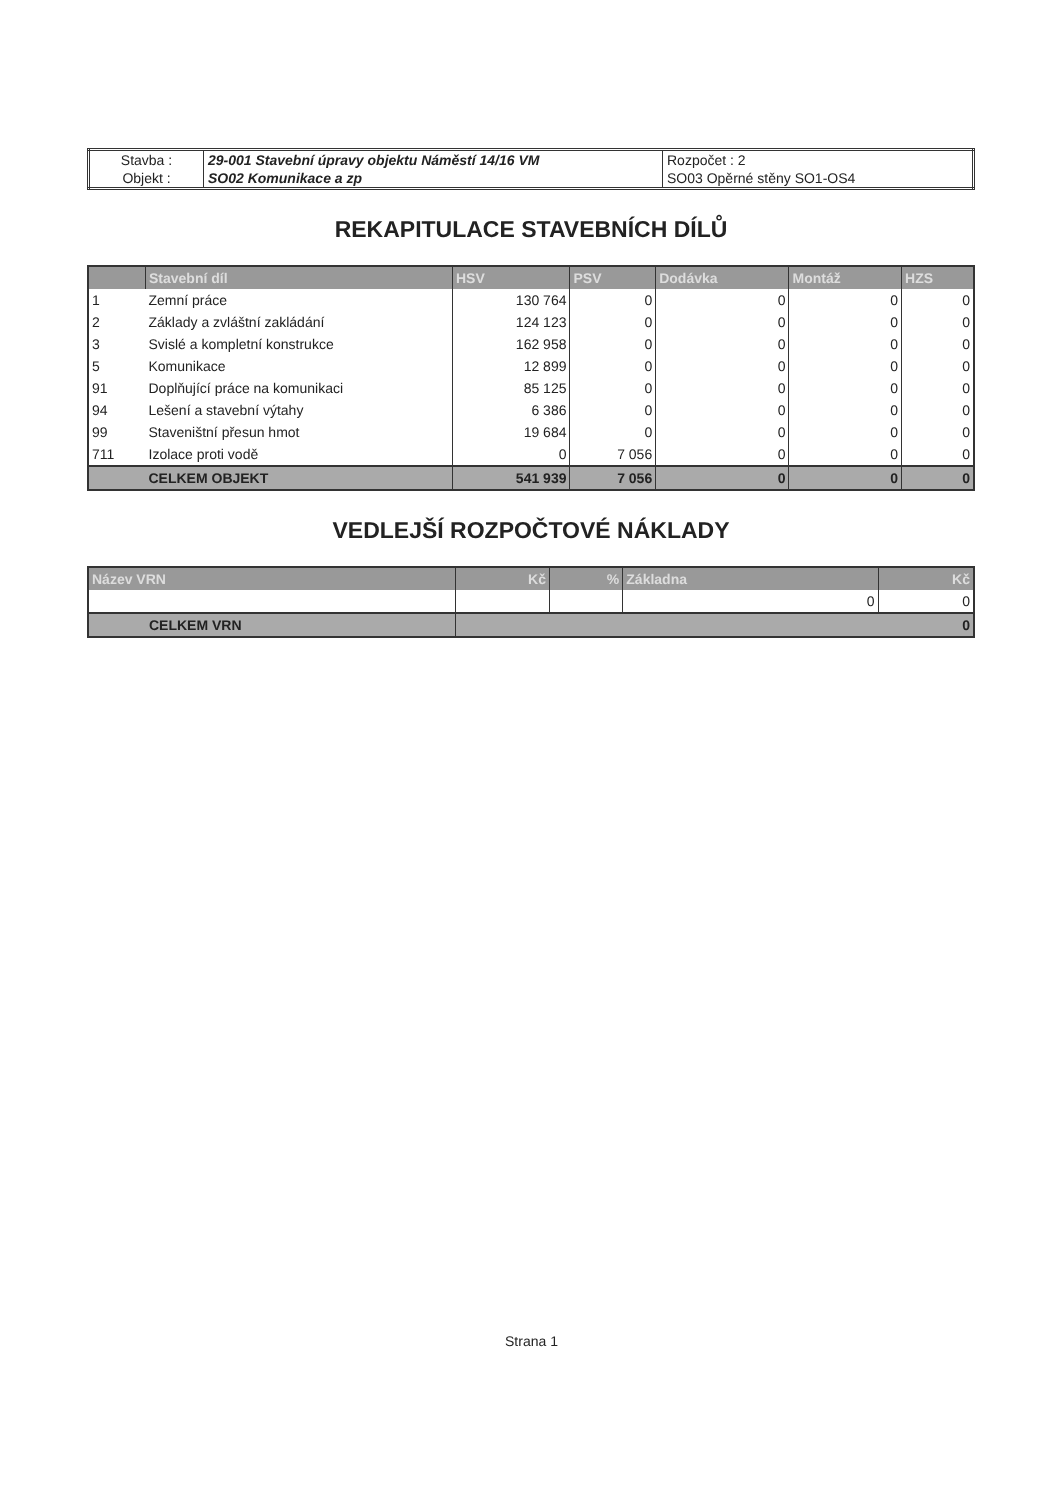| Stavba : | 29-001 Stavební úpravy objektu Náměstí 14/16 VM | Rozpočet : 2 |
| Objekt : | SO02 Komunikace a zp | SO03 Opěrné stěny SO1-OS4 |
REKAPITULACE STAVEBNÍCH DÍLŮ
| | Stavební díl | HSV | PSV | Dodávka | Montáž | HZS |
| --- | --- | --- | --- | --- | --- | --- |
| 1 | Zemní práce | 130 764 | 0 | 0 | 0 | 0 |
| 2 | Základy a zvláštní zakládání | 124 123 | 0 | 0 | 0 | 0 |
| 3 | Svislé a kompletní konstrukce | 162 958 | 0 | 0 | 0 | 0 |
| 5 | Komunikace | 12 899 | 0 | 0 | 0 | 0 |
| 91 | Doplňující práce na komunikaci | 85 125 | 0 | 0 | 0 | 0 |
| 94 | Lešení a stavební výtahy | 6 386 | 0 | 0 | 0 | 0 |
| 99 | Staveništní přesun hmot | 19 684 | 0 | 0 | 0 | 0 |
| 711 | Izolace proti vodě | 0 | 7 056 | 0 | 0 | 0 |
| | CELKEM OBJEKT | 541 939 | 7 056 | 0 | 0 | 0 |
VEDLEJŠÍ ROZPOČTOVÉ NÁKLADY
| Název VRN | Kč | % | Základna | Kč |
| --- | --- | --- | --- | --- |
| | | | 0 | 0 |
| CELKEM VRN | 0 | | | |
Strana 1